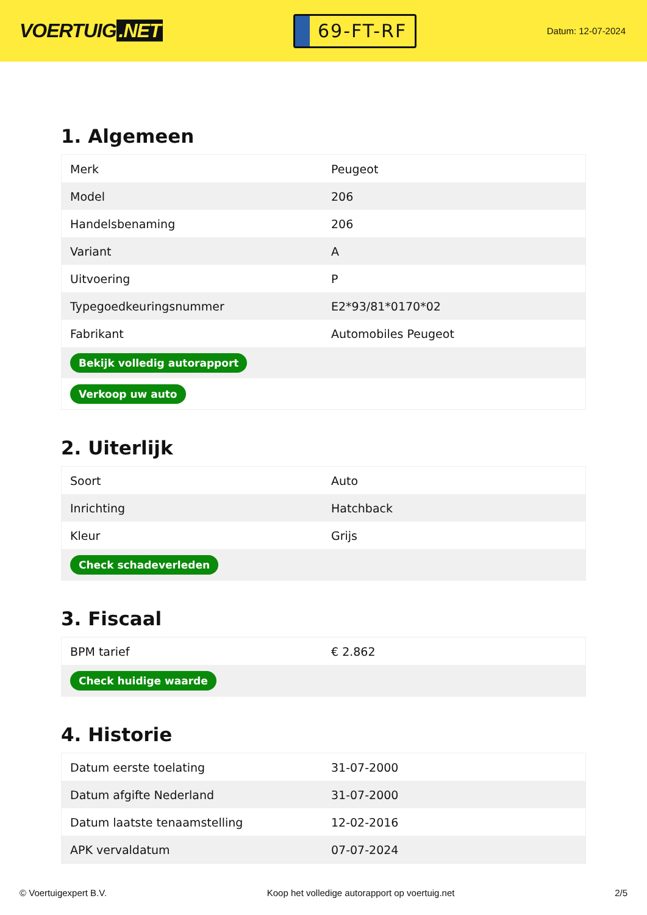VOERTUIG.NET
69-FT-RF
Datum: 12-07-2024
1. Algemeen
| Merk | Peugeot |
| Model | 206 |
| Handelsbenaming | 206 |
| Variant | A |
| Uitvoering | P |
| Typegoedkeuringsnummer | E2*93/81*0170*02 |
| Fabrikant | Automobiles Peugeot |
| Bekijk volledig autorapport | |
| Verkoop uw auto | |
2. Uiterlijk
| Soort | Auto |
| Inrichting | Hatchback |
| Kleur | Grijs |
| Check schadeverleden | |
3. Fiscaal
| BPM tarief | € 2.862 |
| Check huidige waarde | |
4. Historie
| Datum eerste toelating | 31-07-2000 |
| Datum afgifte Nederland | 31-07-2000 |
| Datum laatste tenaamstelling | 12-02-2016 |
| APK vervaldatum | 07-07-2024 |
© Voertuigexpert B.V. Koop het volledige autorapport op voertuig.net 2/5